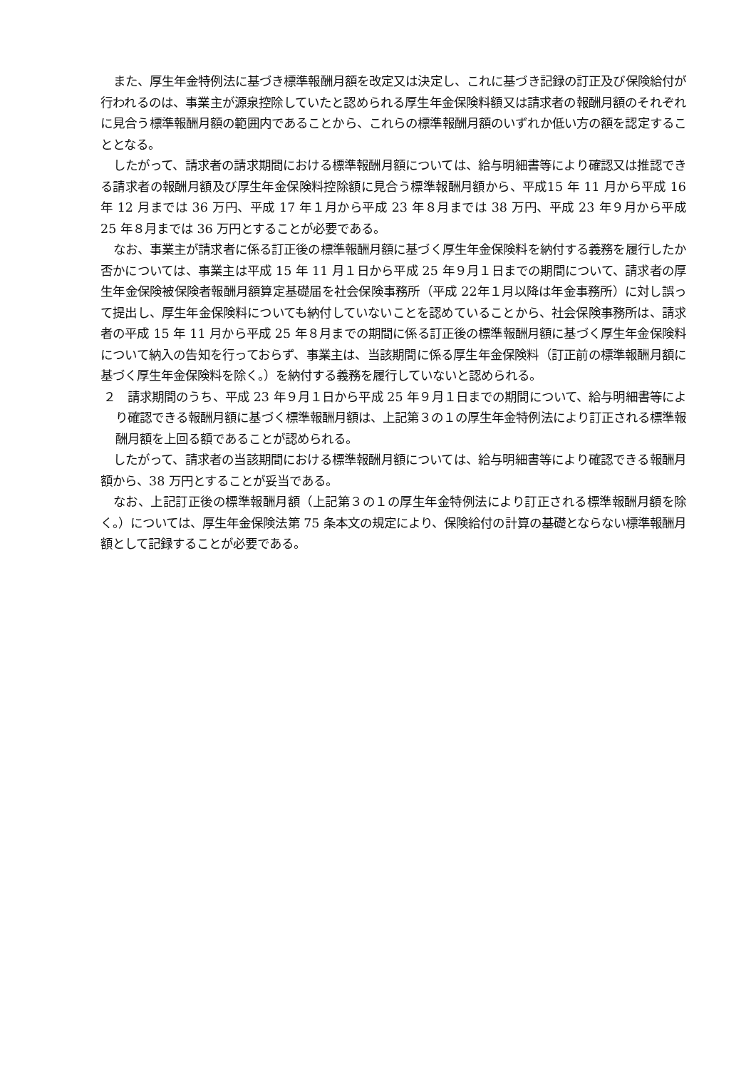また、厚生年金特例法に基づき標準報酬月額を改定又は決定し、これに基づき記録の訂正及び保険給付が行われるのは、事業主が源泉控除していたと認められる厚生年金保険料額又は請求者の報酬月額のそれぞれに見合う標準報酬月額の範囲内であることから、これらの標準報酬月額のいずれか低い方の額を認定することとなる。
したがって、請求者の請求期間における標準報酬月額については、給与明細書等により確認又は推認できる請求者の報酬月額及び厚生年金保険料控除額に見合う標準報酬月額から、平成15 年 11 月から平成 16 年 12 月までは 36 万円、平成 17 年１月から平成 23 年８月までは 38 万円、平成 23 年９月から平成 25 年８月までは 36 万円とすることが必要である。
なお、事業主が請求者に係る訂正後の標準報酬月額に基づく厚生年金保険料を納付する義務を履行したか否かについては、事業主は平成 15 年 11 月１日から平成 25 年９月１日までの期間について、請求者の厚生年金保険被保険者報酬月額算定基礎届を社会保険事務所（平成 22年１月以降は年金事務所）に対し誤って提出し、厚生年金保険料についても納付していないことを認めていることから、社会保険事務所は、請求者の平成 15 年 11 月から平成 25 年８月までの期間に係る訂正後の標準報酬月額に基づく厚生年金保険料について納入の告知を行っておらず、事業主は、当該期間に係る厚生年金保険料（訂正前の標準報酬月額に基づく厚生年金保険料を除く。）を納付する義務を履行していないと認められる。
２　請求期間のうち、平成 23 年９月１日から平成 25 年９月１日までの期間について、給与明細書等により確認できる報酬月額に基づく標準報酬月額は、上記第３の１の厚生年金特例法により訂正される標準報酬月額を上回る額であることが認められる。
したがって、請求者の当該期間における標準報酬月額については、給与明細書等により確認できる報酬月額から、38 万円とすることが妥当である。
なお、上記訂正後の標準報酬月額（上記第３の１の厚生年金特例法により訂正される標準報酬月額を除く。）については、厚生年金保険法第 75 条本文の規定により、保険給付の計算の基礎とならない標準報酬月額として記録することが必要である。